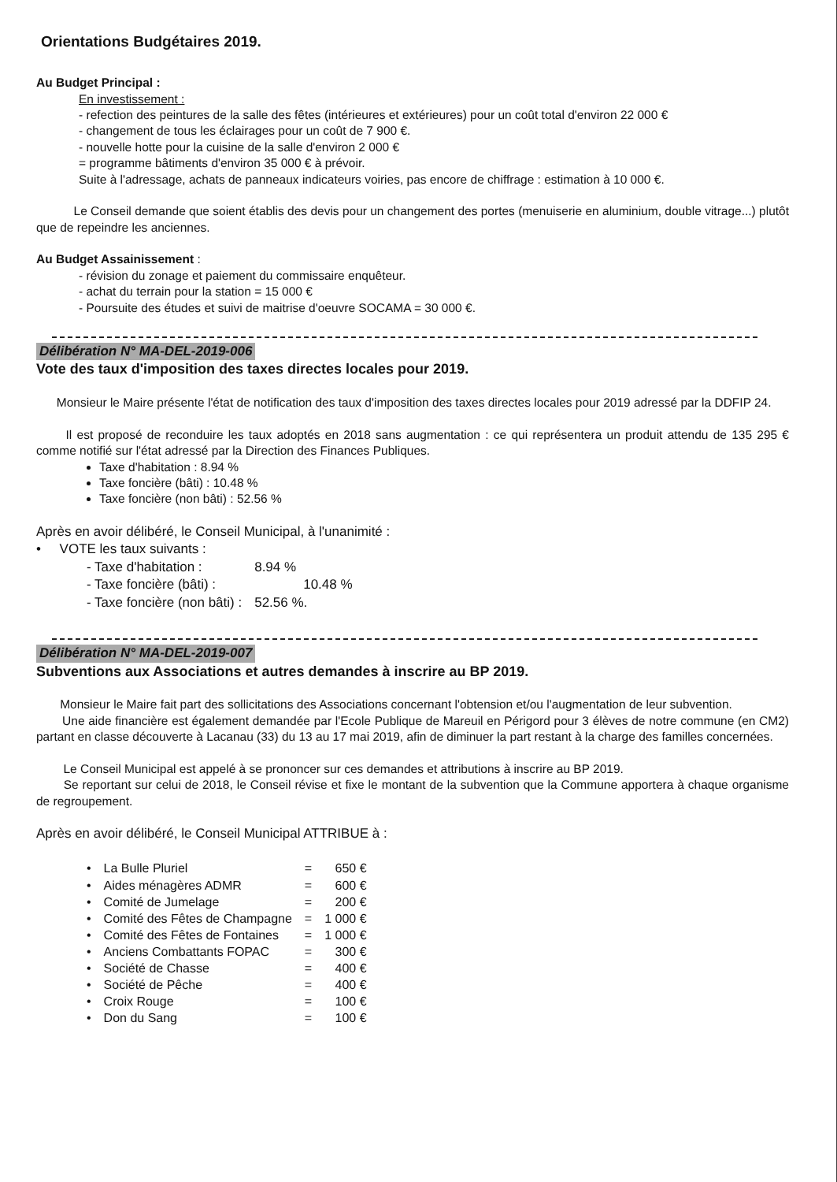Orientations Budgétaires 2019.
Au Budget Principal :
En investissement :
- refection des peintures de la salle des fêtes (intérieures et extérieures) pour un coût total d'environ 22 000 €
- changement de tous les éclairages pour un coût de 7 900 €.
- nouvelle hotte pour la cuisine de la salle d'environ 2 000 €
= programme bâtiments d'environ 35 000 € à prévoir.
Suite à l'adressage, achats de panneaux indicateurs voiries, pas encore de chiffrage : estimation à 10 000 €.
Le Conseil demande que soient établis des devis pour un changement des portes (menuiserie en aluminium, double vitrage...) plutôt que de repeindre les anciennes.
Au Budget Assainissement :
- révision du zonage et paiement du commissaire enquêteur.
- achat du terrain pour la station = 15 000 €
- Poursuite des études et suivi de maitrise d'oeuvre SOCAMA = 30 000 €.
Délibération N° MA-DEL-2019-006
Vote des taux d'imposition des taxes directes locales pour 2019.
Monsieur le Maire présente l'état de notification des taux d'imposition des taxes directes locales pour 2019 adressé par la DDFIP 24.
Il est proposé de reconduire les taux adoptés en 2018 sans augmentation : ce qui représentera un produit attendu de 135 295 € comme notifié sur l'état adressé par la Direction des Finances Publiques.
Taxe d'habitation : 8.94 %
Taxe foncière (bâti) : 10.48 %
Taxe foncière (non bâti) : 52.56 %
Après en avoir délibéré, le Conseil Municipal, à l'unanimité :
• VOTE les taux suivants :
| - Taxe d'habitation : | 8.94 % |
| - Taxe foncière (bâti) : | 10.48 % |
| - Taxe foncière (non bâti) : | 52.56 %. |
Délibération N° MA-DEL-2019-007
Subventions aux Associations et autres demandes à inscrire au BP 2019.
Monsieur le Maire fait part des sollicitations des Associations concernant l'obtension et/ou l'augmentation de leur subvention.
Une aide financière est également demandée par l'Ecole Publique de Mareuil en Périgord pour 3 élèves de notre commune (en CM2) partant en classe découverte à Lacanau (33) du 13 au 17 mai 2019, afin de diminuer la part restant à la charge des familles concernées.
Le Conseil Municipal est appelé à se prononcer sur ces demandes et attributions à inscrire au BP 2019.
Se reportant sur celui de 2018, le Conseil révise et fixe le montant de la subvention que la Commune apportera à chaque organisme de regroupement.
Après en avoir délibéré, le Conseil Municipal ATTRIBUE à :
| • | La Bulle Pluriel | = | 650 € |
| • | Aides ménagères ADMR | = | 600 € |
| • | Comité de Jumelage | = | 200 € |
| • | Comité des Fêtes de Champagne | = | 1 000 € |
| • | Comité des Fêtes de Fontaines | = | 1 000 € |
| • | Anciens Combattants FOPAC | = | 300 € |
| • | Société de Chasse | = | 400 € |
| • | Société de Pêche | = | 400 € |
| • | Croix Rouge | = | 100 € |
| • | Don du Sang | = | 100 € |